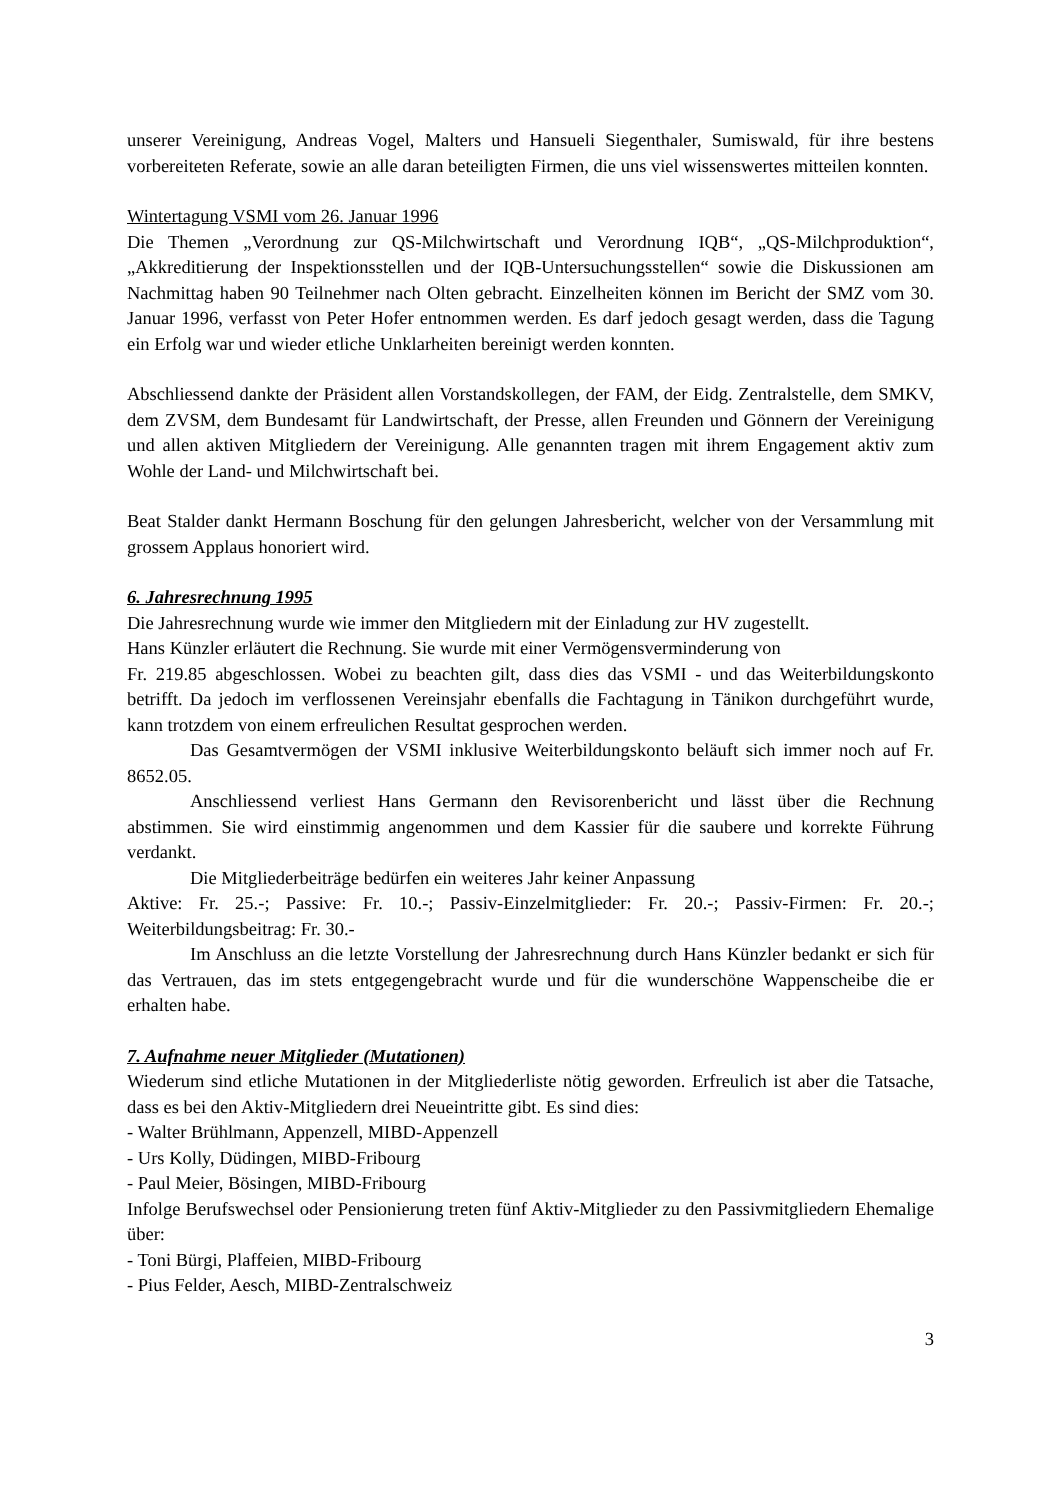unserer Vereinigung, Andreas Vogel, Malters und Hansueli Siegenthaler, Sumiswald, für ihre bestens vorbereiteten Referate, sowie an alle daran beteiligten Firmen, die uns viel wissenswertes mitteilen konnten.
Wintertagung VSMI vom 26. Januar 1996
Die Themen „Verordnung zur QS-Milchwirtschaft und Verordnung IQB“, „QS-Milchproduktion“, „Akkreditierung der Inspektionsstellen und der IQB-Untersuchungsstellen“ sowie die Diskussionen am Nachmittag haben 90 Teilnehmer nach Olten gebracht. Einzelheiten können im Bericht der SMZ vom 30. Januar 1996, verfasst von Peter Hofer entnommen werden. Es darf jedoch gesagt werden, dass die Tagung ein Erfolg war und wieder etliche Unklarheiten bereinigt werden konnten.
Abschliessend dankte der Präsident allen Vorstandskollegen, der FAM, der Eidg. Zentralstelle, dem SMKV, dem ZVSM, dem Bundesamt für Landwirtschaft, der Presse, allen Freunden und Gönnern der Vereinigung und allen aktiven Mitgliedern der Vereinigung. Alle genannten tragen mit ihrem Engagement aktiv zum Wohle der Land- und Milchwirtschaft bei.
Beat Stalder dankt Hermann Boschung für den gelungen Jahresbericht, welcher von der Versammlung mit grossem Applaus honoriert wird.
6. Jahresrechnung 1995
Die Jahresrechnung wurde wie immer den Mitgliedern mit der Einladung zur HV zugestellt.
Hans Künzler erläutert die Rechnung. Sie wurde mit einer Vermögensverminderung von
Fr. 219.85 abgeschlossen. Wobei zu beachten gilt, dass dies das VSMI - und das Weiterbildungskonto betrifft. Da jedoch im verflossenen Vereinsjahr ebenfalls die Fachtagung in Tänikon durchgeführt wurde, kann trotzdem von einem erfreulichen Resultat gesprochen werden.
Das Gesamtvermögen der VSMI inklusive Weiterbildungskonto beläuft sich immer noch auf Fr. 8652.05.
Anschliessend verliest Hans Germann den Revisorenbericht und lässt über die Rechnung abstimmen. Sie wird einstimmig angenommen und dem Kassier für die saubere und korrekte Führung verdankt.
Die Mitgliederbeiträge bedürfen ein weiteres Jahr keiner Anpassung
Aktive: Fr. 25.-; Passive: Fr. 10.-; Passiv-Einzelmitglieder: Fr. 20.-; Passiv-Firmen: Fr. 20.-; Weiterbildungsbeitrag: Fr. 30.-
Im Anschluss an die letzte Vorstellung der Jahresrechnung durch Hans Künzler bedankt er sich für das Vertrauen, das im stets entgegengebracht wurde und für die wunderschöne Wappenscheibe die er erhalten habe.
7. Aufnahme neuer Mitglieder (Mutationen)
Wiederum sind etliche Mutationen in der Mitgliederliste nötig geworden. Erfreulich ist aber die Tatsache, dass es bei den Aktiv-Mitgliedern drei Neueintritte gibt. Es sind dies:
- Walter Brühlmann, Appenzell, MIBD-Appenzell
- Urs Kolly, Düdingen, MIBD-Fribourg
- Paul Meier, Bösingen, MIBD-Fribourg
Infolge Berufswechsel oder Pensionierung treten fünf Aktiv-Mitglieder zu den Passivmitgliedern Ehemalige über:
- Toni Bürgi, Plaffeien, MIBD-Fribourg
- Pius Felder, Aesch, MIBD-Zentralschweiz
3